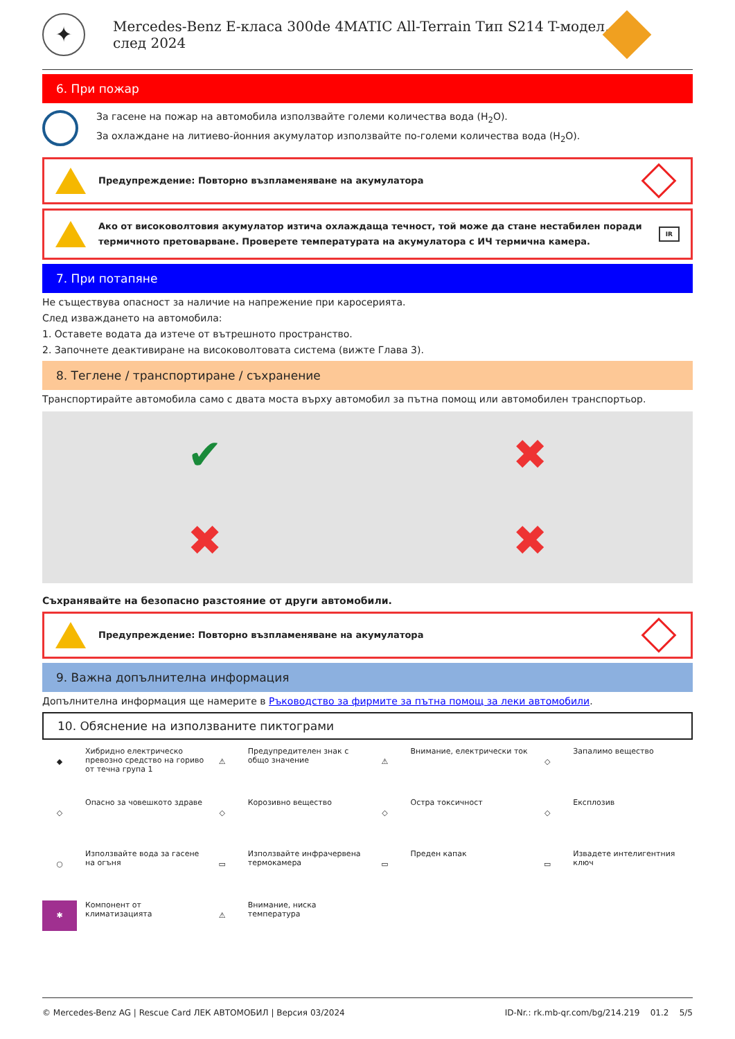✦
Mercedes-Benz E-класа 300de 4MATIC All-Terrain Тип S214 T-модел, след 2024
6. При пожар
За гасене на пожар на автомобила използвайте големи количества вода (H<sub>2</sub>O).
За охлаждане на литиево-йонния акумулатор използвайте по-големи количества вода (H<sub>2</sub>O).
Предупреждение: Повторно възпламеняване на акумулатора
Ако от високоволтовия акумулатор изтича охлаждаща течност, той може да стане нестабилен поради термичното претоварване. Проверете температурата на акумулатора с ИЧ термична камера.
IR
7. При потапяне
Не съществува опасност за наличие на напрежение при каросерията.
След изваждането на автомобила:
1. Оставете водата да изтече от вътрешното пространство.
2. Започнете деактивиране на високоволтовата система (вижте Глава 3).
8. Теглене / транспортиране / съхранение
Транспортирайте автомобила само с двата моста върху автомобил за пътна помощ или автомобилен транспортьор.
✔
✖
✖
✖
Съхранявайте на безопасно разстояние от други автомобили.
Предупреждение: Повторно възпламеняване на акумулатора
9. Важна допълнителна информация
Допълнителна информация ще намерите в Ръководство за фирмите за пътна помощ за леки автомобили.
10. Обяснение на използваните пиктограми
◆
Хибридно електрическо превозно средство на гориво от течна група 1
⚠
Предупредителен знак с общо значение
⚠
Внимание, електрически ток
◇
Запалимо вещество
◇
Опасно за човешкото здраве
◇
Корозивно вещество
◇
Остра токсичност
◇
Експлозив
○
Използвайте вода за гасене на огъня
▭
Използвайте инфрачервена термокамера
▭
Преден капак
▭
Извадете интелигентния ключ
✱
Компонент от климатизацията
⚠
Внимание, ниска температура
© Mercedes-Benz AG | Rescue Card ЛЕК АВТОМОБИЛ | Версия 03/2024 ID-Nr.: rk.mb-qr.com/bg/214.219 01.2 5/5